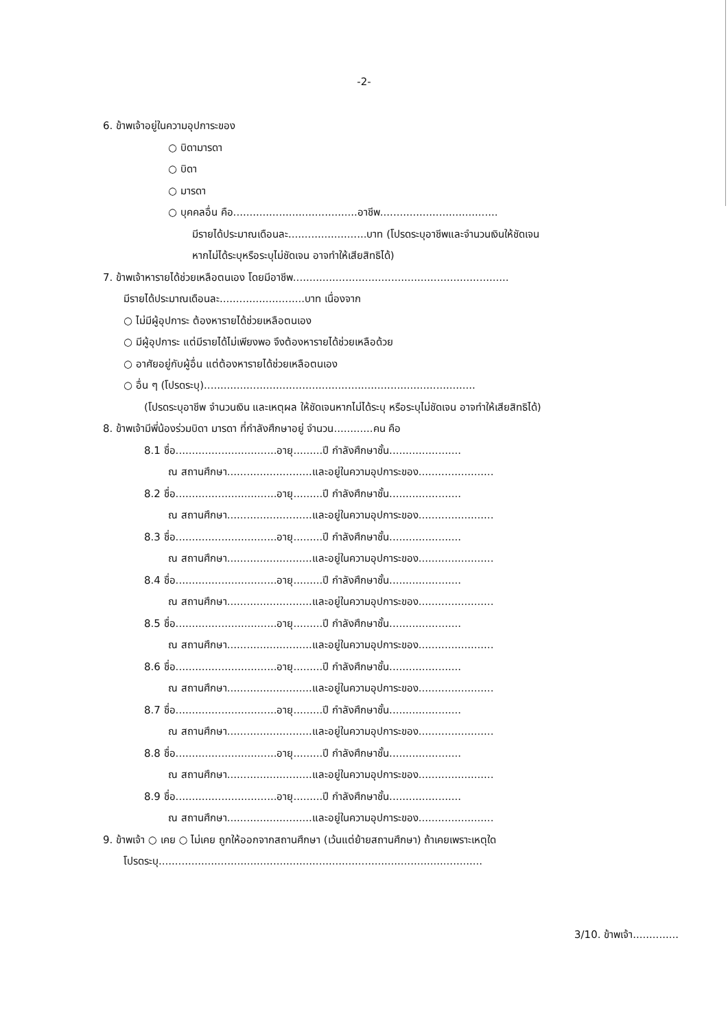-2-
6. ข้าพเจ้าอยู่ในความอุปการะของ
○ บิดามารดา
○ บิดา
○ มารดา
○ บุคคลอื่น คือ......................................อาชีพ....................................
มีรายได้ประมาณเดือนละ........................บาท (โปรดระบุอาชีพและจำนวนเงินให้ชัดเจน
หากไม่ได้ระบุหรือระบุไม่ชัดเจน อาจทำให้เสียสิทธิได้)
7. ข้าพเจ้าหารายได้ช่วยเหลือตนเอง โดยมีอาชีพ..................................................................
มีรายได้ประมาณเดือนละ..........................บาท เนื่องจาก
○ ไม่มีผู้อุปการะ ต้องหารายได้ช่วยเหลือตนเอง
○ มีผู้อุปการะ แต่มีรายได้ไม่เพียงพอ จึงต้องหารายได้ช่วยเหลือด้วย
○ อาศัยอยู่กับผู้อื่น แต่ต้องหารายได้ช่วยเหลือตนเอง
○ อื่น ๆ (โปรดระบุ)...................................................................................
(โปรดระบุอาชีพ จำนวนเงิน และเหตุผล ให้ชัดเจนหากไม่ได้ระบุ หรือระบุไม่ชัดเจน อาจทำให้เสียสิทธิได้)
8. ข้าพเจ้ามีพี่น้องร่วมบิดา มารดา ที่กำลังศึกษาอยู่ จำนวน............คน คือ
8.1 ชื่อ...............................อายุ.........ปี กำลังศึกษาชั้น......................
ณ สถานศึกษา..........................และอยู่ในความอุปการะของ.......................
8.2 ชื่อ...............................อายุ.........ปี กำลังศึกษาชั้น......................
ณ สถานศึกษา..........................และอยู่ในความอุปการะของ.......................
8.3 ชื่อ...............................อายุ.........ปี กำลังศึกษาชั้น......................
ณ สถานศึกษา..........................และอยู่ในความอุปการะของ.......................
8.4 ชื่อ...............................อายุ.........ปี กำลังศึกษาชั้น......................
ณ สถานศึกษา..........................และอยู่ในความอุปการะของ.......................
8.5 ชื่อ...............................อายุ.........ปี กำลังศึกษาชั้น......................
ณ สถานศึกษา..........................และอยู่ในความอุปการะของ.......................
8.6 ชื่อ...............................อายุ.........ปี กำลังศึกษาชั้น......................
ณ สถานศึกษา..........................และอยู่ในความอุปการะของ.......................
8.7 ชื่อ...............................อายุ.........ปี กำลังศึกษาชั้น......................
ณ สถานศึกษา..........................และอยู่ในความอุปการะของ.......................
8.8 ชื่อ...............................อายุ.........ปี กำลังศึกษาชั้น......................
ณ สถานศึกษา..........................และอยู่ในความอุปการะของ.......................
8.9 ชื่อ...............................อายุ.........ปี กำลังศึกษาชั้น......................
ณ สถานศึกษา..........................และอยู่ในความอุปการะของ.......................
9. ข้าพเจ้า ○ เคย ○ ไม่เคย ถูกให้ออกจากสถานศึกษา (เว้นแต่ย้ายสถานศึกษา) ถ้าเคยเพราะเหตุใด
โปรดระบุ...................................................................................................
3/10. ข้าพเจ้า..............